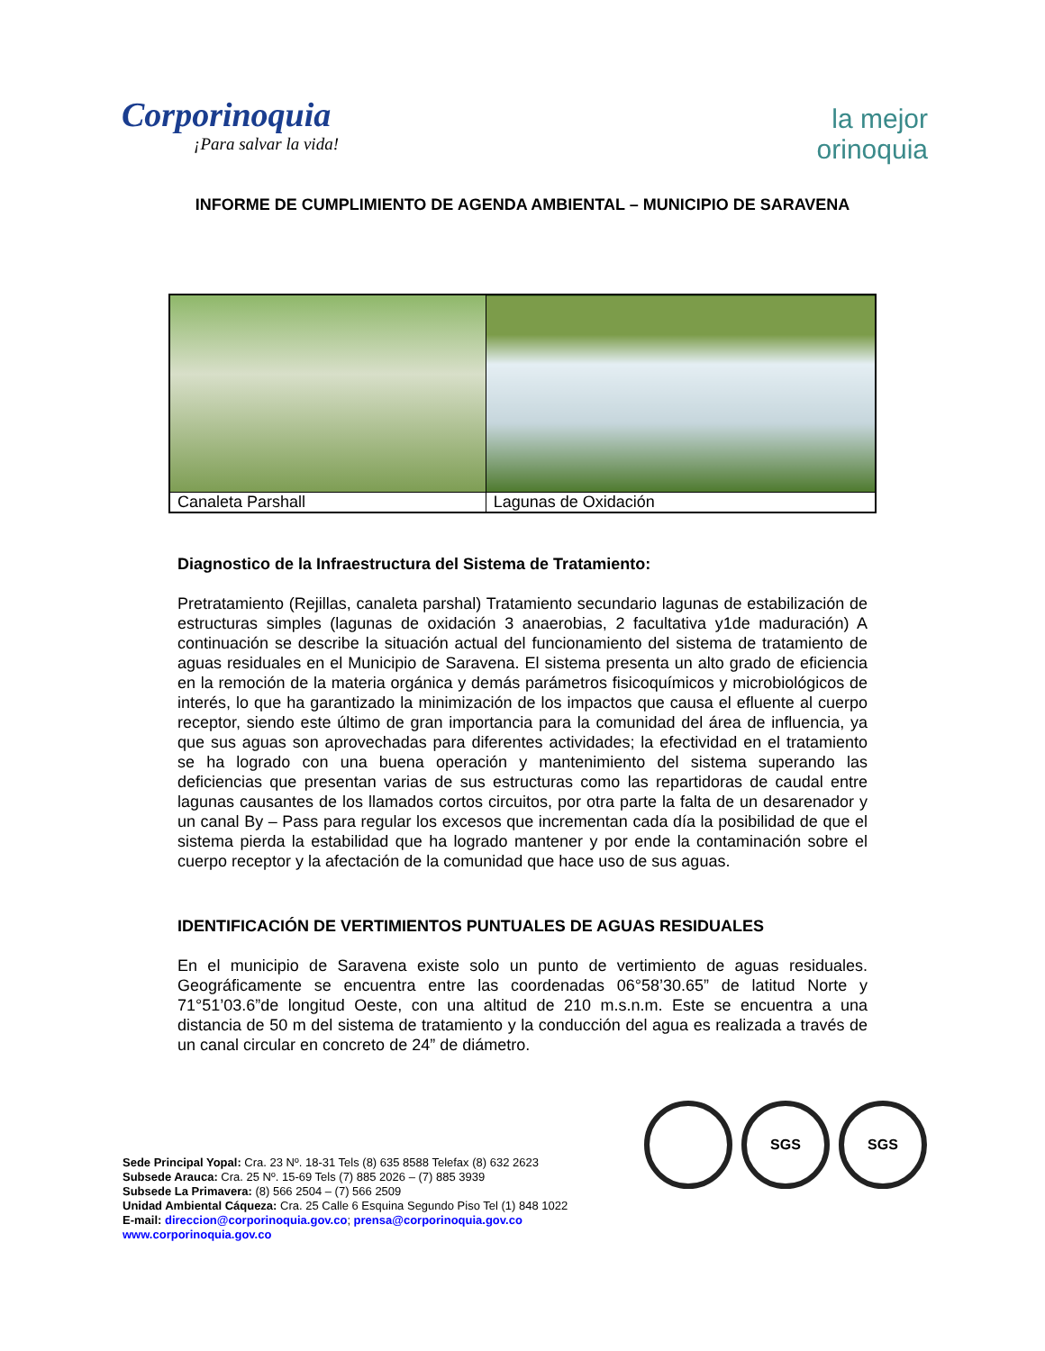Corporinoquia
¡Para salvar la vida!
la mejor
orinoquia
INFORME DE CUMPLIMIENTO DE AGENDA AMBIENTAL – MUNICIPIO DE SARAVENA
| Canaleta Parshall | Lagunas de Oxidación |
Diagnostico de la Infraestructura del Sistema de Tratamiento:
Pretratamiento (Rejillas, canaleta parshal) Tratamiento secundario lagunas de estabilización de estructuras simples (lagunas de oxidación 3 anaerobias, 2 facultativa y1de maduración) A continuación se describe la situación actual del funcionamiento del sistema de tratamiento de aguas residuales en el Municipio de Saravena. El sistema presenta un alto grado de eficiencia en la remoción de la materia orgánica y demás parámetros fisicoquímicos y microbiológicos de interés, lo que ha garantizado la minimización de los impactos que causa el efluente al cuerpo receptor, siendo este último de gran importancia para la comunidad del área de influencia, ya que sus aguas son aprovechadas para diferentes actividades; la efectividad en el tratamiento se ha logrado con una buena operación y mantenimiento del sistema superando las deficiencias que presentan varias de sus estructuras como las repartidoras de caudal entre lagunas causantes de los llamados cortos circuitos, por otra parte la falta de un desarenador y un canal By – Pass para regular los excesos que incrementan cada día la posibilidad de que el sistema pierda la estabilidad que ha logrado mantener y por ende la contaminación sobre el cuerpo receptor y la afectación de la comunidad que hace uso de sus aguas.
IDENTIFICACIÓN DE VERTIMIENTOS PUNTUALES DE AGUAS RESIDUALES
En el municipio de Saravena existe solo un punto de vertimiento de aguas residuales. Geográficamente se encuentra entre las coordenadas 06°58’30.65” de latitud Norte y 71°51’03.6”de longitud Oeste, con una altitud de 210 m.s.n.m. Este se encuentra a una distancia de 50 m del sistema de tratamiento y la conducción del agua es realizada a través de un canal circular en concreto de 24” de diámetro.
SGS SGS
Sede Principal Yopal: Cra. 23 Nº. 18-31 Tels (8) 635 8588 Telefax (8) 632 2623
Subsede Arauca: Cra. 25 Nº. 15-69 Tels (7) 885 2026 – (7) 885 3939
Subsede La Primavera: (8) 566 2504 – (7) 566 2509
Unidad Ambiental Cáqueza: Cra. 25 Calle 6 Esquina Segundo Piso Tel (1) 848 1022
E-mail: direccion@corporinoquia.gov.co; prensa@corporinoquia.gov.co
www.corporinoquia.gov.co